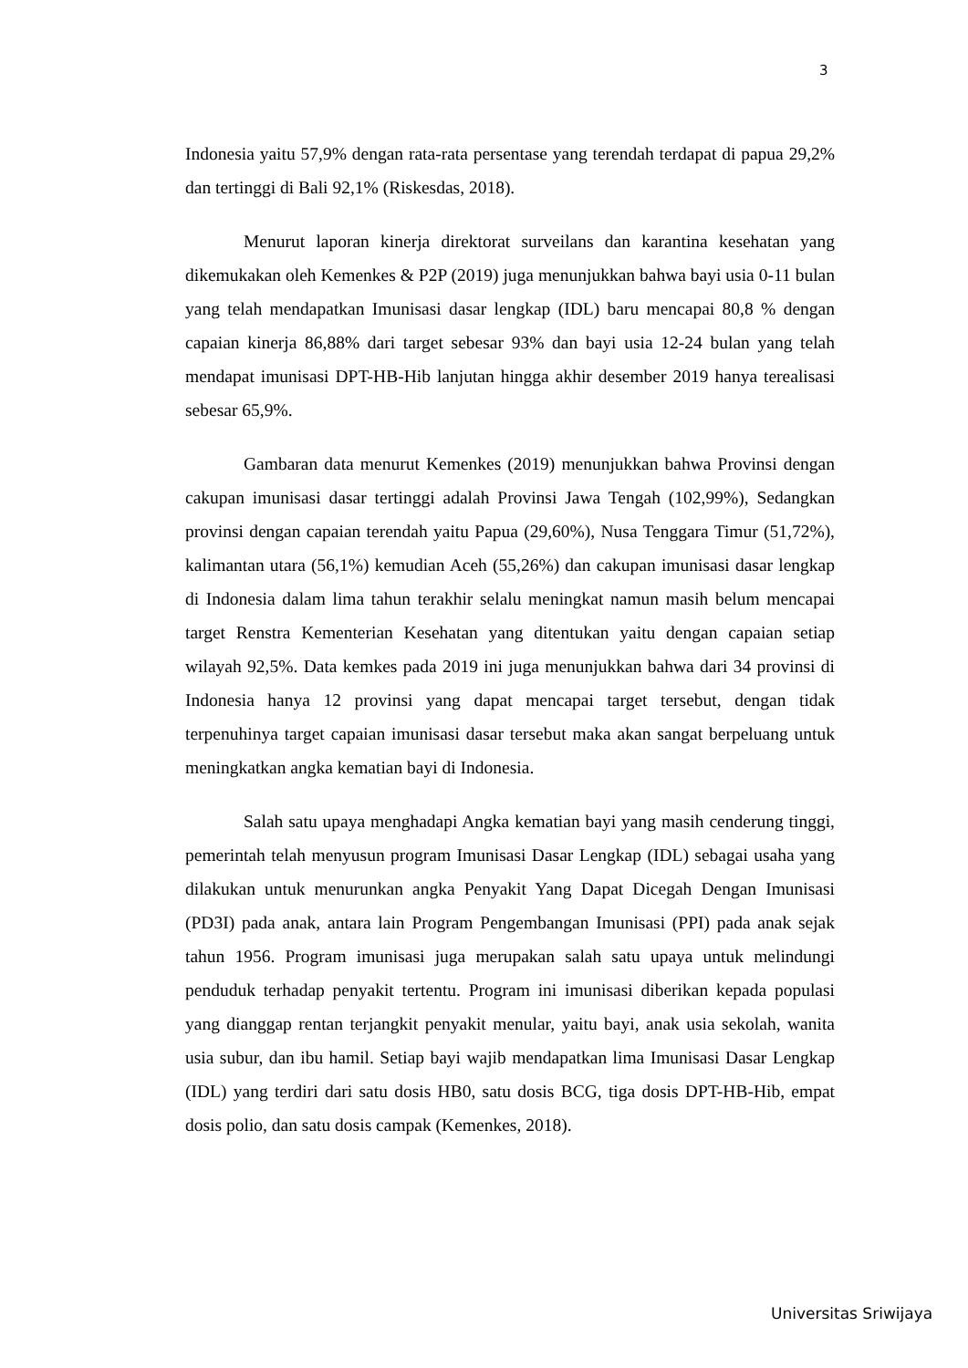3
Indonesia yaitu 57,9% dengan rata-rata persentase yang terendah terdapat di papua 29,2% dan tertinggi di Bali 92,1% (Riskesdas, 2018).
Menurut laporan kinerja direktorat surveilans dan karantina kesehatan yang dikemukakan oleh Kemenkes & P2P (2019) juga menunjukkan bahwa bayi usia 0-11 bulan yang telah mendapatkan Imunisasi dasar lengkap (IDL) baru mencapai 80,8 % dengan capaian kinerja 86,88% dari target sebesar 93% dan bayi usia 12-24 bulan yang telah mendapat imunisasi DPT-HB-Hib lanjutan hingga akhir desember 2019 hanya terealisasi sebesar 65,9%.
Gambaran data menurut Kemenkes (2019) menunjukkan bahwa Provinsi dengan cakupan imunisasi dasar tertinggi adalah Provinsi Jawa Tengah (102,99%), Sedangkan provinsi dengan capaian terendah yaitu Papua (29,60%), Nusa Tenggara Timur (51,72%), kalimantan utara (56,1%) kemudian Aceh (55,26%) dan cakupan imunisasi dasar lengkap di Indonesia dalam lima tahun terakhir selalu meningkat namun masih belum mencapai target Renstra Kementerian Kesehatan yang ditentukan yaitu dengan capaian setiap wilayah 92,5%. Data kemkes pada 2019 ini juga menunjukkan bahwa dari 34 provinsi di Indonesia hanya 12 provinsi yang dapat mencapai target tersebut, dengan tidak terpenuhinya target capaian imunisasi dasar tersebut maka akan sangat berpeluang untuk meningkatkan angka kematian bayi di Indonesia.
Salah satu upaya menghadapi Angka kematian bayi yang masih cenderung tinggi, pemerintah telah menyusun program Imunisasi Dasar Lengkap (IDL) sebagai usaha yang dilakukan untuk menurunkan angka Penyakit Yang Dapat Dicegah Dengan Imunisasi (PD3I) pada anak, antara lain Program Pengembangan Imunisasi (PPI) pada anak sejak tahun 1956. Program imunisasi juga merupakan salah satu upaya untuk melindungi penduduk terhadap penyakit tertentu. Program ini imunisasi diberikan kepada populasi yang dianggap rentan terjangkit penyakit menular, yaitu bayi, anak usia sekolah, wanita usia subur, dan ibu hamil. Setiap bayi wajib mendapatkan lima Imunisasi Dasar Lengkap (IDL) yang terdiri dari satu dosis HB0, satu dosis BCG, tiga dosis DPT-HB-Hib, empat dosis polio, dan satu dosis campak (Kemenkes, 2018).
Universitas Sriwijaya